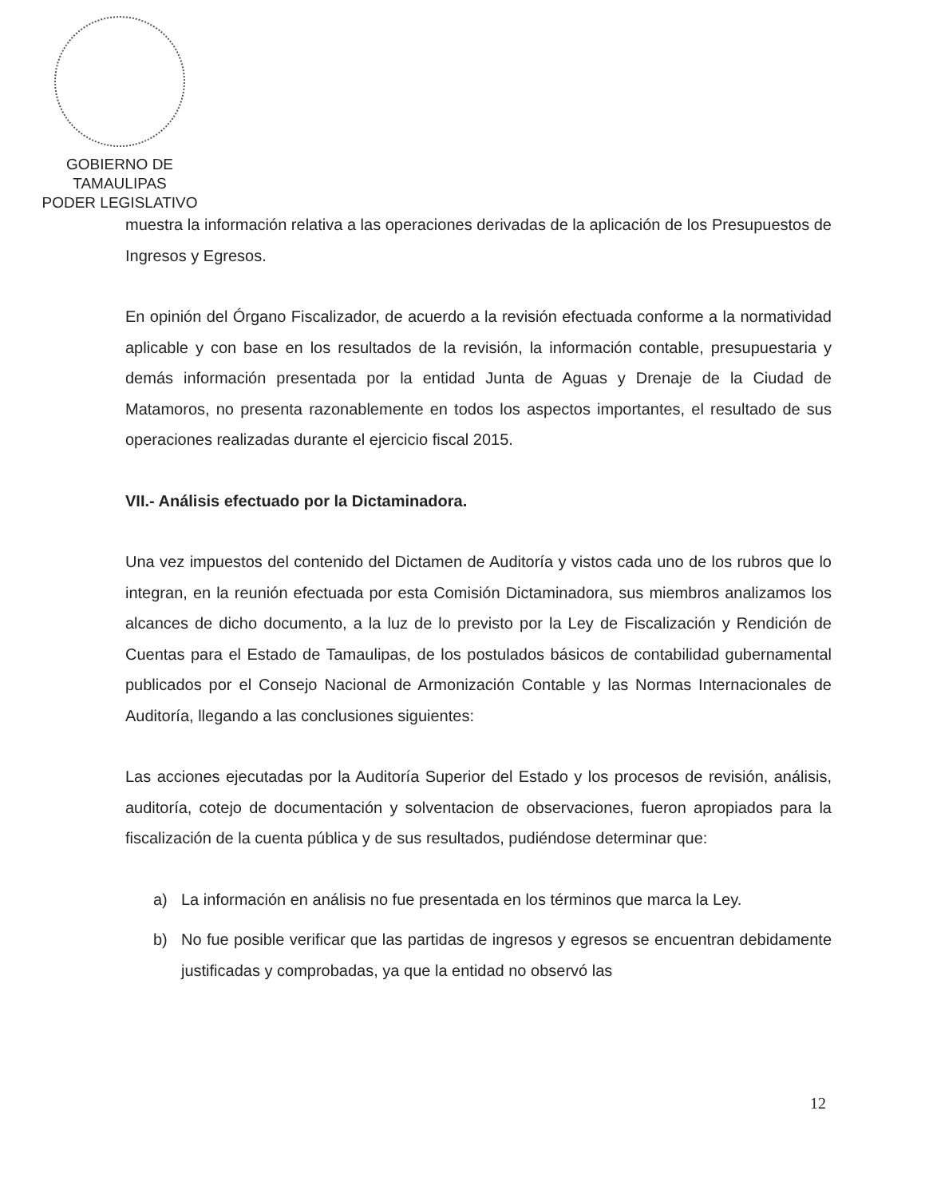GOBIERNO DE TAMAULIPAS
PODER LEGISLATIVO
muestra la información relativa a las operaciones derivadas de la aplicación de los Presupuestos de Ingresos y Egresos.
En opinión del Órgano Fiscalizador, de acuerdo a la revisión efectuada conforme a la normatividad aplicable y con base en los resultados de la revisión, la información contable, presupuestaria y demás información presentada por la entidad Junta de Aguas y Drenaje de la Ciudad de Matamoros, no presenta razonablemente en todos los aspectos importantes, el resultado de sus operaciones realizadas durante el ejercicio fiscal 2015.
VII.- Análisis efectuado por la Dictaminadora.
Una vez impuestos del contenido del Dictamen de Auditoría y vistos cada uno de los rubros que lo integran, en la reunión efectuada por esta Comisión Dictaminadora, sus miembros analizamos los alcances de dicho documento, a la luz de lo previsto por la Ley de Fiscalización y Rendición de Cuentas para el Estado de Tamaulipas, de los postulados básicos de contabilidad gubernamental publicados por el Consejo Nacional de Armonización Contable y las Normas Internacionales de Auditoría, llegando a las conclusiones siguientes:
Las acciones ejecutadas por la Auditoría Superior del Estado y los procesos de revisión, análisis, auditoría, cotejo de documentación y solventacion de observaciones, fueron apropiados para la fiscalización de la cuenta pública y de sus resultados, pudiéndose determinar que:
a) La información en análisis no fue presentada en los términos que marca la Ley.
b) No fue posible verificar que las partidas de ingresos y egresos se encuentran debidamente justificadas y comprobadas, ya que la entidad no observó las
12